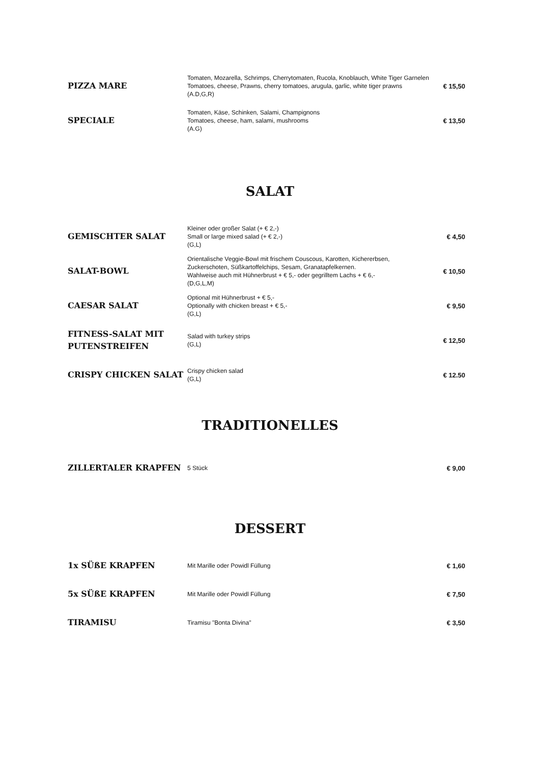| PIZZA MARE | Tomaten, Mozarella, Schrimps, Cherrytomaten, Rucola, Knoblauch, White Tiger Garnelen Tomatoes, cheese, Prawns, cherry tomatoes, arugula, garlic, white tiger prawns (A.D,G,R) | € 15,50 |
| SPECIALE | Tomaten, Käse, Schinken, Salami, Champignons Tomatoes, cheese, ham, salami, mushrooms (A.G) | € 13,50 |
SALAT
| GEMISCHTER SALAT | Kleiner oder großer Salat (+ € 2,-) Small or large mixed salad (+ € 2,-) (G,L) | € 4,50 |
| SALAT-BOWL | Orientalische Veggie-Bowl mit frischem Couscous, Karotten, Kichererbsen, Zuckerschoten, Süßkartoffelchips, Sesam, Granatapfelkernen. Wahlweise auch mit Hühnerbrust + € 5,- oder gegrilltem Lachs + € 6,- (D,G,L,M) | € 10,50 |
| CAESAR SALAT | Optional mit Hühnerbrust + € 5,- Optionally with chicken breast + € 5,- (G,L) | € 9,50 |
| FITNESS-SALAT MIT PUTENSTREIFEN | Salad with turkey strips (G,L) | € 12,50 |
| CRISPY CHICKEN SALAT | Crispy chicken salad (G,L) | € 12.50 |
TRADITIONELLES
| ZILLERTALER KRAPFEN | 5 Stück | € 9,00 |
DESSERT
| 1x SÜßE KRAPFEN | Mit Marille oder Powidl Füllung | € 1,60 |
| 5x SÜßE KRAPFEN | Mit Marille oder Powidl Füllung | € 7,50 |
| TIRAMISU | Tiramisu "Bonta Divina" | € 3,50 |